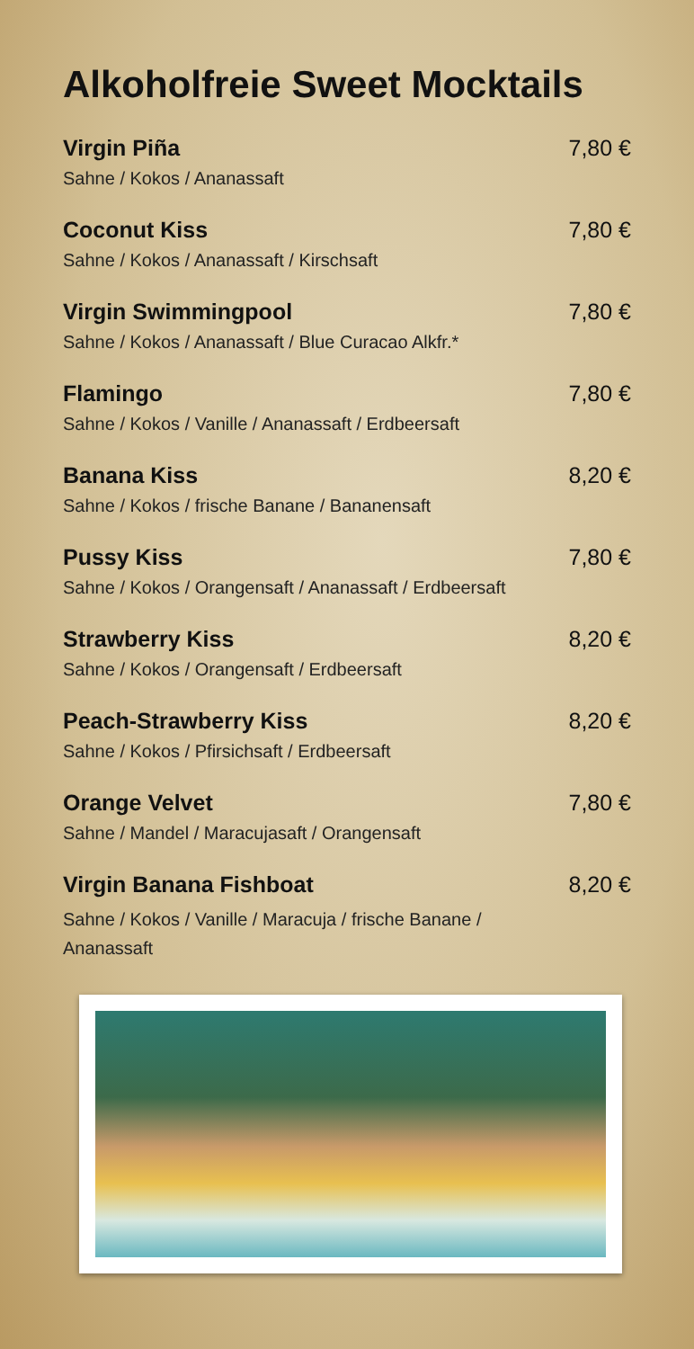Alkoholfreie Sweet Mocktails
Virgin Piña 7,80 €
Sahne / Kokos / Ananassaft
Coconut Kiss 7,80 €
Sahne / Kokos / Ananassaft / Kirschsaft
Virgin Swimmingpool 7,80 €
Sahne / Kokos / Ananassaft / Blue Curacao Alkfr.*
Flamingo 7,80 €
Sahne / Kokos / Vanille / Ananassaft / Erdbeersaft
Banana Kiss 8,20 €
Sahne / Kokos / frische Banane / Bananensaft
Pussy Kiss 7,80 €
Sahne / Kokos / Orangensaft / Ananassaft / Erdbeersaft
Strawberry Kiss 8,20 €
Sahne / Kokos / Orangensaft / Erdbeersaft
Peach-Strawberry Kiss 8,20 €
Sahne / Kokos / Pfirsichsaft / Erdbeersaft
Orange Velvet 7,80 €
Sahne / Mandel / Maracujasaft / Orangensaft
Virgin Banana Fishboat 8,20 €
Sahne / Kokos / Vanille / Maracuja / frische Banane / Ananassaft